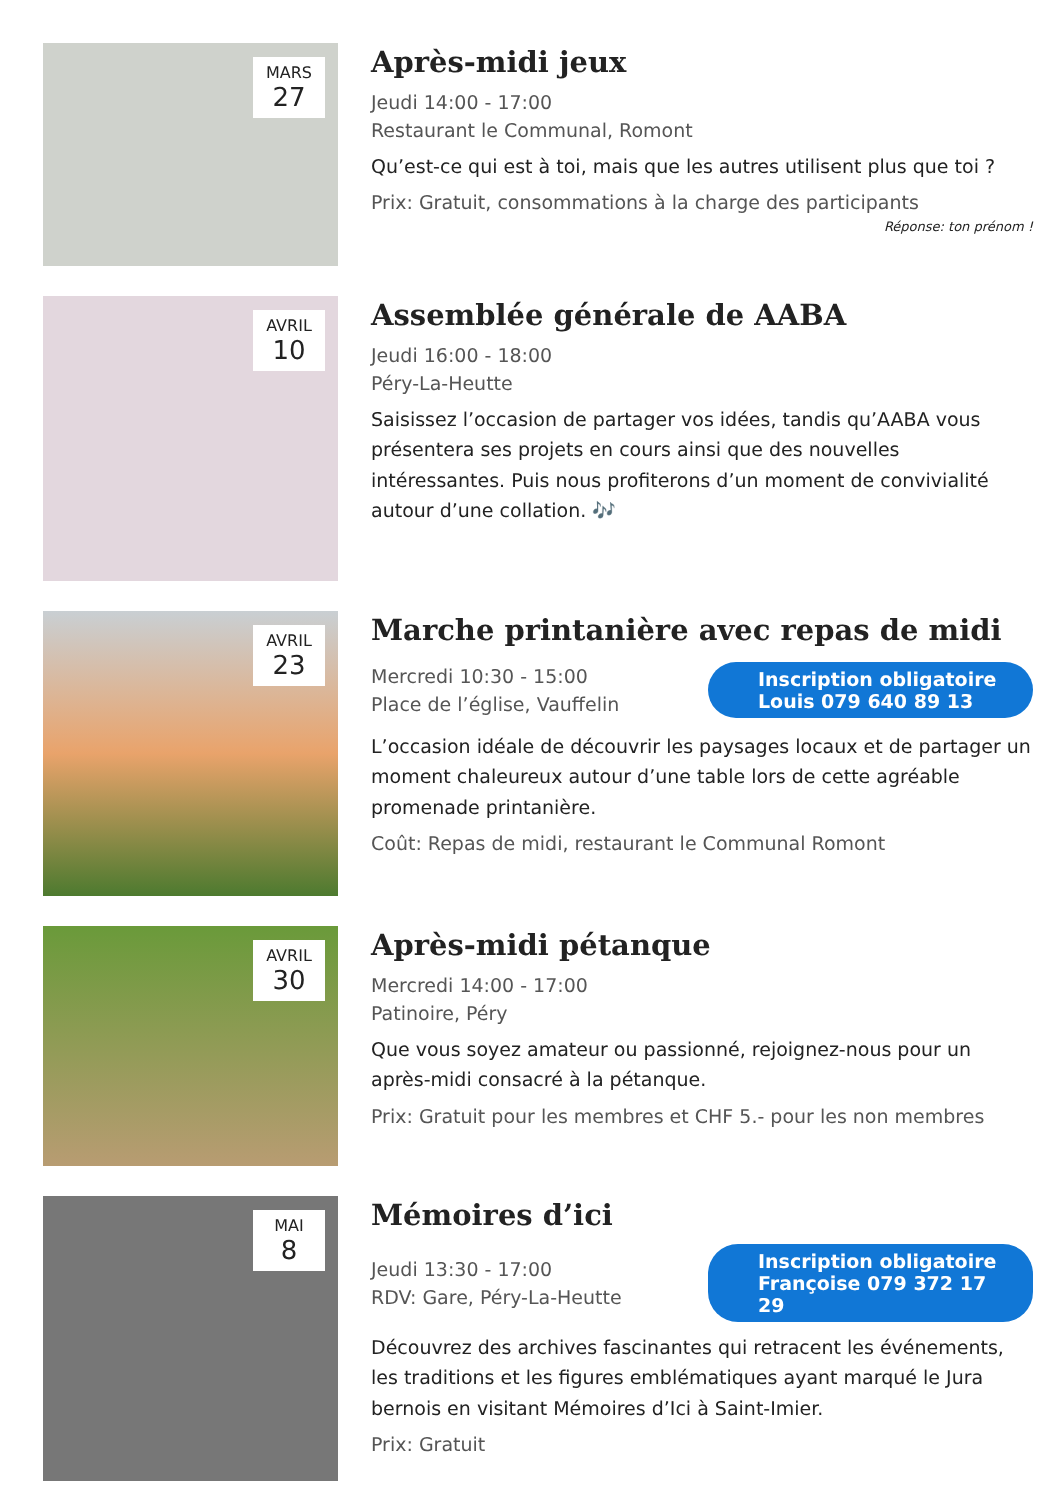MARS
27
Après-midi jeux
Jeudi 14:00 - 17:00
Restaurant le Communal, Romont
Qu’est-ce qui est à toi, mais que les autres utilisent plus que toi ?
Prix: Gratuit, consommations à la charge des participants
Réponse: ton prénom !
AVRIL
10
Assemblée générale de AABA
Jeudi 16:00 - 18:00
Péry-La-Heutte
Saisissez l’occasion de partager vos idées, tandis qu’AABA vous présentera ses projets en cours ainsi que des nouvelles intéressantes. Puis nous profiterons d’un moment de convivialité autour d’une collation. 🎶
AVRIL
23
Marche printanière avec repas de midi
Mercredi 10:30 - 15:00
Place de l’église, Vauffelin
Inscription obligatoire
Louis 079 640 89 13
L’occasion idéale de découvrir les paysages locaux et de partager un moment chaleureux autour d’une table lors de cette agréable promenade printanière.
Coût: Repas de midi, restaurant le Communal Romont
AVRIL
30
Après-midi pétanque
Mercredi 14:00 - 17:00
Patinoire, Péry
Que vous soyez amateur ou passionné, rejoignez-nous pour un après-midi consacré à la pétanque.
Prix: Gratuit pour les membres et CHF 5.- pour les non membres
MAI
8
Mémoires d’ici
Jeudi 13:30 - 17:00
RDV: Gare, Péry-La-Heutte
Inscription obligatoire
Françoise 079 372 17 29
Découvrez des archives fascinantes qui retracent les événements, les traditions et les figures emblématiques ayant marqué le Jura bernois en visitant Mémoires d’Ici à Saint-Imier.
Prix: Gratuit